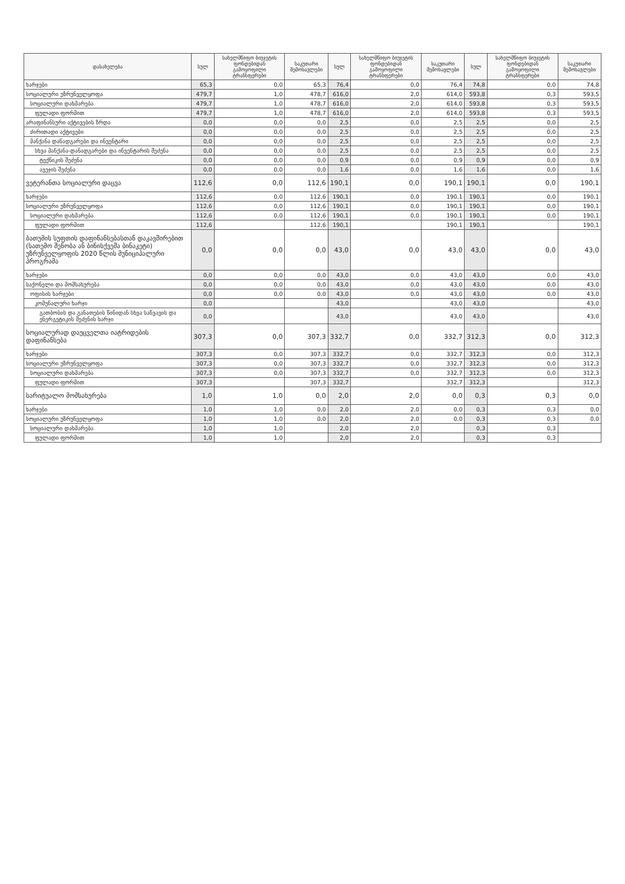| დასახელება | სულ | სახელმწიფო ბიუჯეტის ფონდებიდან გამოყოფილი ტრანსფერები | საკუთარი შემოსავლები | სულ | სახელმწიფო ბიუჯეტის ფონდებიდან გამოყოფილი ტრანსფერები | საკუთარი შემოსავლები | სულ | სახელმწიფო ბიუჯეტის ფონდებიდან გამოყოფილი ტრანსფერები | საკუთარი შემოსავლები |
| --- | --- | --- | --- | --- | --- | --- | --- | --- | --- |
| ხარჯები | 65,3 | 0,0 | 65,3 | 76,4 | 0,0 | 76,4 | 74,8 | 0,0 | 74,8 |
| სოციალური უზრუნველყოფა | 479,7 | 1,0 | 478,7 | 616,0 | 2,0 | 614,0 | 593,8 | 0,3 | 593,5 |
| სოციალური დახმარება | 479,7 | 1,0 | 478,7 | 616,0 | 2,0 | 614,0 | 593,8 | 0,3 | 593,5 |
| ფულადი ფორმით | 479,7 | 1,0 | 478,7 | 616,0 | 2,0 | 614,0 | 593,8 | 0,3 | 593,5 |
| არაფინანსური აქტივების ზრდა | 0,0 | 0,0 | 0,0 | 2,5 | 0,0 | 2,5 | 2,5 | 0,0 | 2,5 |
| ძირითადი აქტივები | 0,0 | 0,0 | 0,0 | 2,5 | 0,0 | 2,5 | 2,5 | 0,0 | 2,5 |
| მანქანა დანადგარები და ინვენტარი | 0,0 | 0,0 | 0,0 | 2,5 | 0,0 | 2,5 | 2,5 | 0,0 | 2,5 |
| სხვა მანქანა-დანადგარები და ინვენტარის შეძენა | 0,0 | 0,0 | 0,0 | 2,5 | 0,0 | 2,5 | 2,5 | 0,0 | 2,5 |
| ტექნიკის შეძენა | 0,0 | 0,0 | 0,0 | 0,9 | 0,0 | 0,9 | 0,9 | 0,0 | 0,9 |
| ავეჯის შეძენა | 0,0 | 0,0 | 0,0 | 1,6 | 0,0 | 1,6 | 1,6 | 0,0 | 1,6 |
| ვეტერანთა სოციალური დაცვა | 112,6 | 0,0 | 112,6 | 190,1 | 0,0 | 190,1 | 190,1 | 0,0 | 190,1 |
| ხარჯები | 112,6 | 0,0 | 112,6 | 190,1 | 0,0 | 190,1 | 190,1 | 0,0 | 190,1 |
| სოციალური უზრუნველყოფა | 112,6 | 0,0 | 112,6 | 190,1 | 0,0 | 190,1 | 190,1 | 0,0 | 190,1 |
| სოციალური დახმარება | 112,6 | 0,0 | 112,6 | 190,1 | 0,0 | 190,1 | 190,1 | 0,0 | 190,1 |
| ფულადი ფორმით | 112,6 | | 112,6 | 190,1 | | 190,1 | 190,1 | | 190,1 |
| ბათუმის სუფთის დაფინანსებასთან დაკავშირებით (სათემო შენობა ან ბინისქვეშა ბინაკეტი) უზრუნველყოფის 2020 წლის მუნიციპალური პროგრამა | 0,0 | 0,0 | 0,0 | 43,0 | 0,0 | 43,0 | 43,0 | 0,0 | 43,0 |
| ხარჯები | 0,0 | 0,0 | 0,0 | 43,0 | 0,0 | 43,0 | 43,0 | 0,0 | 43,0 |
| საქონელი და მომსახურება | 0,0 | 0,0 | 0,0 | 43,0 | 0,0 | 43,0 | 43,0 | 0,0 | 43,0 |
| ოფისის ხარჯები | 0,0 | 0,0 | 0,0 | 43,0 | 0,0 | 43,0 | 43,0 | 0,0 | 43,0 |
| კომუნალური ხარჯი | 0,0 | | | 43,0 | | 43,0 | 43,0 | | 43,0 |
| გათბობის და განათების წინიდან სხვა საწვავის და ენერგეტიკის შეძენის ხარჯი | 0,0 | | | 43,0 | | 43,0 | 43,0 | | 43,0 |
| სოციალურად დაუცველთა იატრიდების დაფინანსება | 307,3 | 0,0 | 307,3 | 332,7 | 0,0 | 332,7 | 312,3 | 0,0 | 312,3 |
| ხარჯები | 307,3 | 0,0 | 307,3 | 332,7 | 0,0 | 332,7 | 312,3 | 0,0 | 312,3 |
| სოციალური უზრუნველყოფა | 307,3 | 0,0 | 307,3 | 332,7 | 0,0 | 332,7 | 312,3 | 0,0 | 312,3 |
| სოციალური დახმარება | 307,3 | 0,0 | 307,3 | 332,7 | 0,0 | 332,7 | 312,3 | 0,0 | 312,3 |
| ფულადი ფორმით | 307,3 | | 307,3 | 332,7 | | 332,7 | 312,3 | | 312,3 |
| სარიტუალო მომსახურება | 1,0 | 1,0 | 0,0 | 2,0 | 2,0 | 0,0 | 0,3 | 0,3 | 0,0 |
| ხარჯები | 1,0 | 1,0 | 0,0 | 2,0 | 2,0 | 0,0 | 0,3 | 0,3 | 0,0 |
| სოციალური უზრუნველყოფა | 1,0 | 1,0 | 0,0 | 2,0 | 2,0 | 0,0 | 0,3 | 0,3 | 0,0 |
| სოციალური დახმარება | 1,0 | 1,0 | | 2,0 | 2,0 | | 0,3 | 0,3 | |
| ფულადი ფორმით | 1,0 | 1,0 | | 2,0 | 2,0 | | 0,3 | 0,3 | |